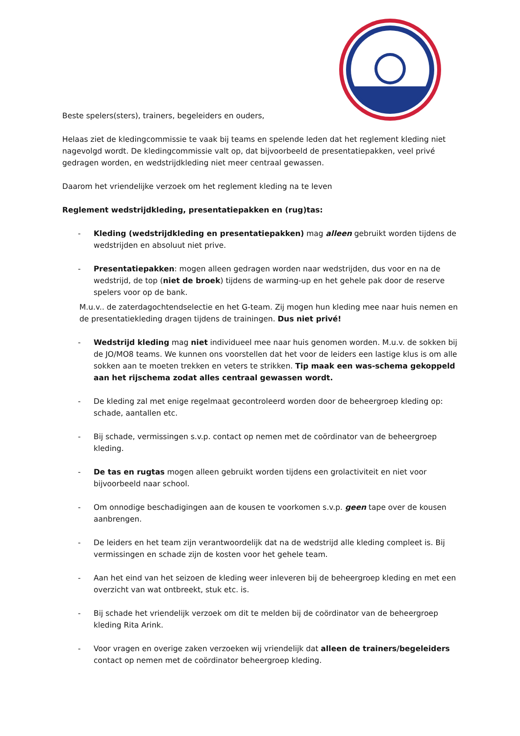Beste spelers(sters), trainers, begeleiders en ouders,
Helaas ziet de kledingcommissie te vaak bij teams en spelende leden dat het reglement kleding niet nagevolgd wordt. De kledingcommissie valt op, dat bijvoorbeeld de presentatiepakken, veel privé gedragen worden, en wedstrijdkleding niet meer centraal gewassen.
Daarom het vriendelijke verzoek om het reglement kleding na te leven
Reglement wedstrijdkleding, presentatiepakken en (rug)tas:
- Kleding (wedstrijdkleding en presentatiepakken) mag alleen gebruikt worden tijdens de wedstrijden en absoluut niet prive.
- Presentatiepakken: mogen alleen gedragen worden naar wedstrijden, dus voor en na de wedstrijd, de top (niet de broek) tijdens de warming-up en het gehele pak door de reserve spelers voor op de bank.
M.u.v.. de zaterdagochtendselectie en het G-team. Zij mogen hun kleding mee naar huis nemen en de presentatiekleding dragen tijdens de trainingen. Dus niet privé!
- Wedstrijd kleding mag niet individueel mee naar huis genomen worden. M.u.v. de sokken bij de JO/MO8 teams. We kunnen ons voorstellen dat het voor de leiders een lastige klus is om alle sokken aan te moeten trekken en veters te strikken. Tip maak een was-schema gekoppeld aan het rijschema zodat alles centraal gewassen wordt.
- De kleding zal met enige regelmaat gecontroleerd worden door de beheergroep kleding op: schade, aantallen etc.
- Bij schade, vermissingen s.v.p. contact op nemen met de coördinator van de beheergroep kleding.
- De tas en rugtas mogen alleen gebruikt worden tijdens een grolactiviteit en niet voor bijvoorbeeld naar school.
- Om onnodige beschadigingen aan de kousen te voorkomen s.v.p. geen tape over de kousen aanbrengen.
- De leiders en het team zijn verantwoordelijk dat na de wedstrijd alle kleding compleet is. Bij vermissingen en schade zijn de kosten voor het gehele team.
- Aan het eind van het seizoen de kleding weer inleveren bij de beheergroep kleding en met een overzicht van wat ontbreekt, stuk etc. is.
- Bij schade het vriendelijk verzoek om dit te melden bij de coördinator van de beheergroep kleding Rita Arink.
- Voor vragen en overige zaken verzoeken wij vriendelijk dat alleen de trainers/begeleiders contact op nemen met de coördinator beheergroep kleding.